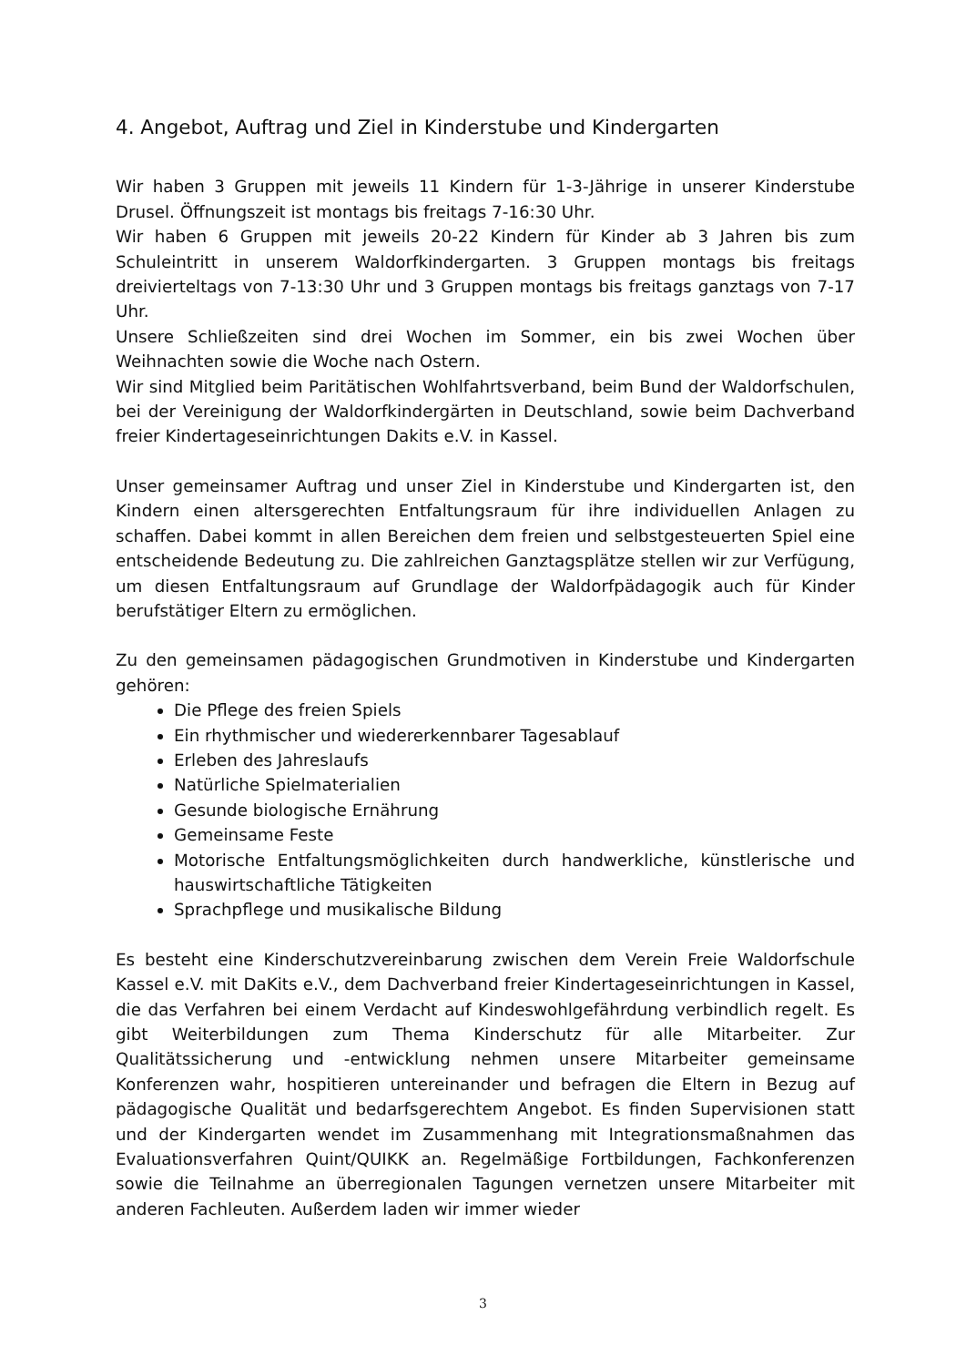4. Angebot, Auftrag und Ziel in Kinderstube und Kindergarten
Wir haben 3 Gruppen mit jeweils 11 Kindern für 1-3-Jährige in unserer Kinderstube Drusel. Öffnungszeit ist montags bis freitags 7-16:30 Uhr.
Wir haben 6 Gruppen mit jeweils 20-22 Kindern für Kinder ab 3 Jahren bis zum Schuleintritt in unserem Waldorfkindergarten. 3 Gruppen montags bis freitags dreivierteltags von 7-13:30 Uhr und 3 Gruppen montags bis freitags ganztags von 7-17 Uhr.
Unsere Schließzeiten sind drei Wochen im Sommer, ein bis zwei Wochen über Weihnachten sowie die Woche nach Ostern.
Wir sind Mitglied beim Paritätischen Wohlfahrtsverband, beim Bund der Waldorfschulen, bei der Vereinigung der Waldorfkindergärten in Deutschland, sowie beim Dachverband freier Kindertageseinrichtungen Dakits e.V. in Kassel.
Unser gemeinsamer Auftrag und unser Ziel in Kinderstube und Kindergarten ist, den Kindern einen altersgerechten Entfaltungsraum für ihre individuellen Anlagen zu schaffen. Dabei kommt in allen Bereichen dem freien und selbstgesteuerten Spiel eine entscheidende Bedeutung zu. Die zahlreichen Ganztagsplätze stellen wir zur Verfügung, um diesen Entfaltungsraum auf Grundlage der Waldorfpädagogik auch für Kinder berufstätiger Eltern zu ermöglichen.
Zu den gemeinsamen pädagogischen Grundmotiven in Kinderstube und Kindergarten gehören:
Die Pflege des freien Spiels
Ein rhythmischer und wiedererkennbarer Tagesablauf
Erleben des Jahreslaufs
Natürliche Spielmaterialien
Gesunde biologische Ernährung
Gemeinsame Feste
Motorische Entfaltungsmöglichkeiten durch handwerkliche, künstlerische und hauswirtschaftliche Tätigkeiten
Sprachpflege und musikalische Bildung
Es besteht eine Kinderschutzvereinbarung zwischen dem Verein Freie Waldorfschule Kassel e.V. mit DaKits e.V., dem Dachverband freier Kindertageseinrichtungen in Kassel, die das Verfahren bei einem Verdacht auf Kindeswohlgefährdung verbindlich regelt. Es gibt Weiterbildungen zum Thema Kinderschutz für alle Mitarbeiter. Zur Qualitätssicherung und -entwicklung nehmen unsere Mitarbeiter gemeinsame Konferenzen wahr, hospitieren untereinander und befragen die Eltern in Bezug auf pädagogische Qualität und bedarfsgerechtem Angebot. Es finden Supervisionen statt und der Kindergarten wendet im Zusammenhang mit Integrationsmaßnahmen das Evaluationsverfahren Quint/QUIKK an. Regelmäßige Fortbildungen, Fachkonferenzen sowie die Teilnahme an überregionalen Tagungen vernetzen unsere Mitarbeiter mit anderen Fachleuten. Außerdem laden wir immer wieder
3